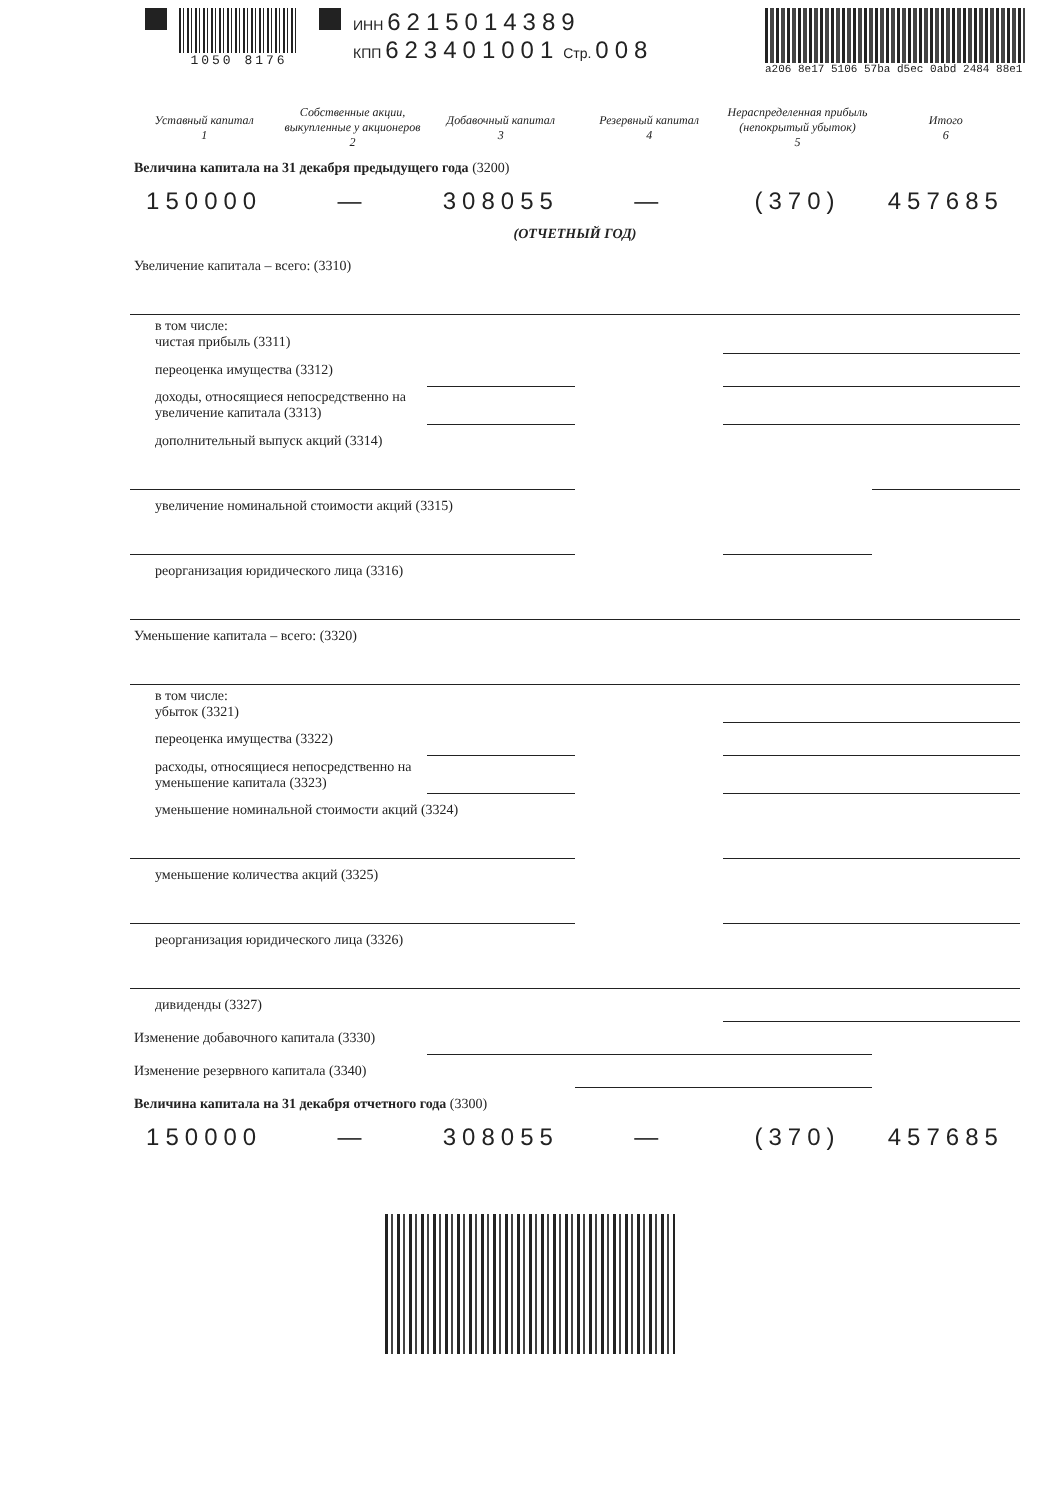1050 8176 ИНН 6215014389
КПП 623401001 Стр. 008
a206 8e17 5106 57ba d5ec 0abd 2484 88e1
| Уставный капитал 1 | Собственные акции, выкупленные у акционеров 2 | Добавочный капитал 3 | Резервный капитал 4 | Нераспределенная прибыль (непокрытый убыток) 5 | Итого 6 |
| --- | --- | --- | --- | --- | --- |
| Величина капитала на 31 декабря предыдущего года (3200) | | | | | |
| 150000 | — | 308055 | — | (370) | 457685 |
| (ОТЧЕТНЫЙ ГОД) | | | | | |
| Увеличение капитала – всего: (3310) | | | | | |
| в том числе: чистая прибыль (3311) | | | | | |
| переоценка имущества (3312) | | | | | |
| доходы, относящиеся непосредственно на увеличение капитала (3313) | | | | | |
| дополнительный выпуск акций (3314) | | | | | |
| увеличение номинальной стоимости акций (3315) | | | | | |
| реорганизация юридического лица (3316) | | | | | |
| Уменьшение капитала – всего: (3320) | | | | | |
| в том числе: убыток (3321) | | | | | |
| переоценка имущества (3322) | | | | | |
| расходы, относящиеся непосредственно на уменьшение капитала (3323) | | | | | |
| уменьшение номинальной стоимости акций (3324) | | | | | |
| уменьшение количества акций (3325) | | | | | |
| реорганизация юридического лица (3326) | | | | | |
| дивиденды (3327) | | | | | |
| Изменение добавочного капитала (3330) | | | | | |
| Изменение резервного капитала (3340) | | | | | |
| Величина капитала на 31 декабря отчетного года (3300) | | | | | |
| 150000 | — | 308055 | — | (370) | 457685 |